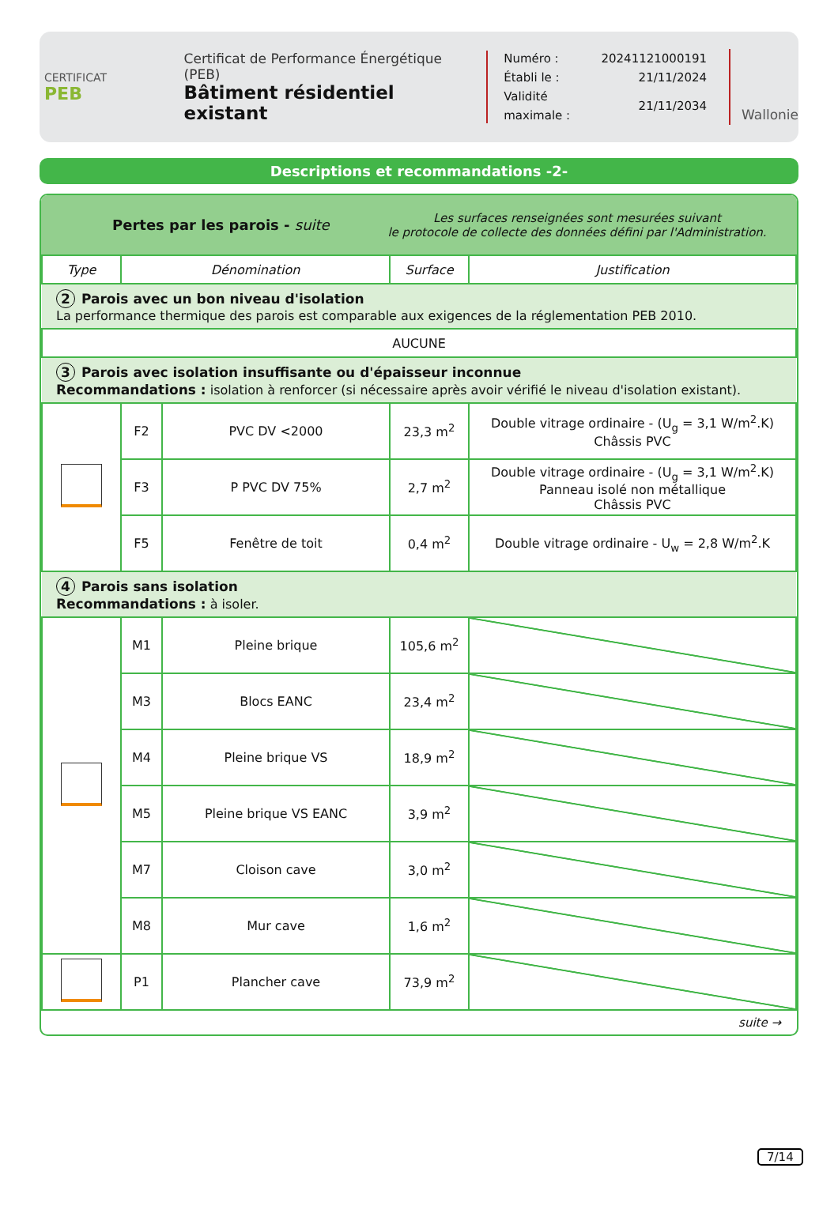CERTIFICAT
PEB
Certificat de Performance Énergétique (PEB)
Bâtiment résidentiel existant
| Numéro : | 20241121000191 |
| Établi le : | 21/11/2024 |
| Validité maximale : | 21/11/2034 |
Wallonie
Descriptions et recommandations -2-
Pertes par les parois - suite
Les surfaces renseignées sont mesurées suivant
le protocole de collecte des données défini par l'Administration.
| Type | Dénomination | | Surface | Justification |
| --- | --- | --- | --- | --- |
| 2 Parois avec un bon niveau d'isolation La performance thermique des parois est comparable aux exigences de la réglementation PEB 2010. | | | | |
| AUCUNE | | | | |
| 3 Parois avec isolation insuffisante ou d'épaisseur inconnue Recommandations : isolation à renforcer (si nécessaire après avoir vérifié le niveau d'isolation existant). | | | | |
| | F2 | PVC DV <2000 | 23,3 m<sup>2</sup> | Double vitrage ordinaire - (U<sub>g</sub> = 3,1 W/m<sup>2</sup>.K) Châssis PVC |
| | F3 | P PVC DV 75% | 2,7 m<sup>2</sup> | Double vitrage ordinaire - (U<sub>g</sub> = 3,1 W/m<sup>2</sup>.K) Panneau isolé non métallique Châssis PVC |
| | F5 | Fenêtre de toit | 0,4 m<sup>2</sup> | Double vitrage ordinaire - U<sub>w</sub> = 2,8 W/m<sup>2</sup>.K |
| 4 Parois sans isolation Recommandations : à isoler. | | | | |
| | M1 | Pleine brique | 105,6 m<sup>2</sup> | |
| | M3 | Blocs EANC | 23,4 m<sup>2</sup> | |
| | M4 | Pleine brique VS | 18,9 m<sup>2</sup> | |
| | M5 | Pleine brique VS EANC | 3,9 m<sup>2</sup> | |
| | M7 | Cloison cave | 3,0 m<sup>2</sup> | |
| | M8 | Mur cave | 1,6 m<sup>2</sup> | |
| | P1 | Plancher cave | 73,9 m<sup>2</sup> | |
suite →
7/14